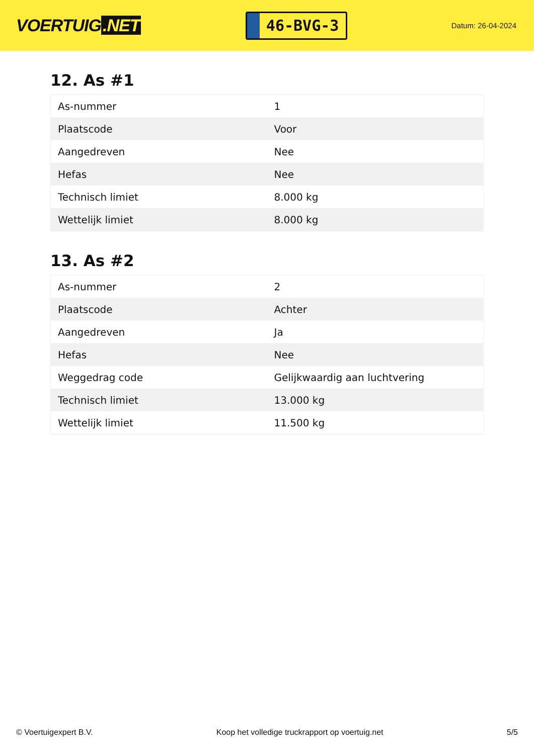VOERTUIG.NET
46-BVG-3
Datum: 26-04-2024
12. As #1
| As-nummer | 1 |
| Plaatscode | Voor |
| Aangedreven | Nee |
| Hefas | Nee |
| Technisch limiet | 8.000 kg |
| Wettelijk limiet | 8.000 kg |
13. As #2
| As-nummer | 2 |
| Plaatscode | Achter |
| Aangedreven | Ja |
| Hefas | Nee |
| Weggedrag code | Gelijkwaardig aan luchtvering |
| Technisch limiet | 13.000 kg |
| Wettelijk limiet | 11.500 kg |
© Voertuigexpert B.V. Koop het volledige truckrapport op voertuig.net 5/5